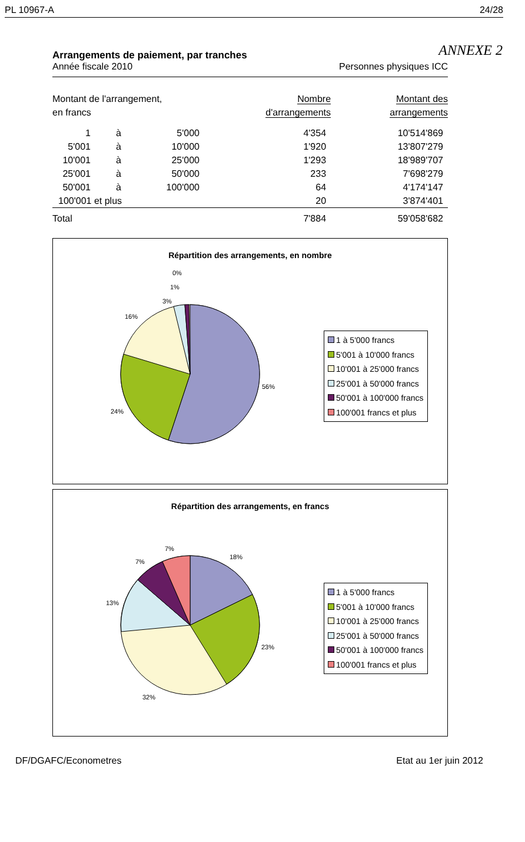PL 10967-A 24/28
ANNEXE 2
Arrangements de paiement, par tranches
Année fiscale 2010 Personnes physiques ICC
| Montant de l'arrangement, en francs | | | Nombre d'arrangements | Montant des arrangements |
| --- | --- | --- | --- | --- |
| 1 | à | 5'000 | 4'354 | 10'514'869 |
| 5'001 | à | 10'000 | 1'920 | 13'807'279 |
| 10'001 | à | 25'000 | 1'293 | 18'989'707 |
| 25'001 | à | 50'000 | 233 | 7'698'279 |
| 50'001 | à | 100'000 | 64 | 4'174'147 |
| 100'001 et plus | | | 20 | 3'874'401 |
| Total | | | 7'884 | 59'058'682 |
Répartition des arrangements, en nombre
0%
1%
3%
16%
56%
24%
1 à 5'000 francs
5'001 à 10'000 francs
10'001 à 25'000 francs
25'001 à 50'000 francs
50'001 à 100'000 francs
100'001 francs et plus
Répartition des arrangements, en francs
7%
7%
18%
13%
23%
32%
1 à 5'000 francs
5'001 à 10'000 francs
10'001 à 25'000 francs
25'001 à 50'000 francs
50'001 à 100'000 francs
100'001 francs et plus
DF/DGAFC/Econometres Etat au 1er juin 2012